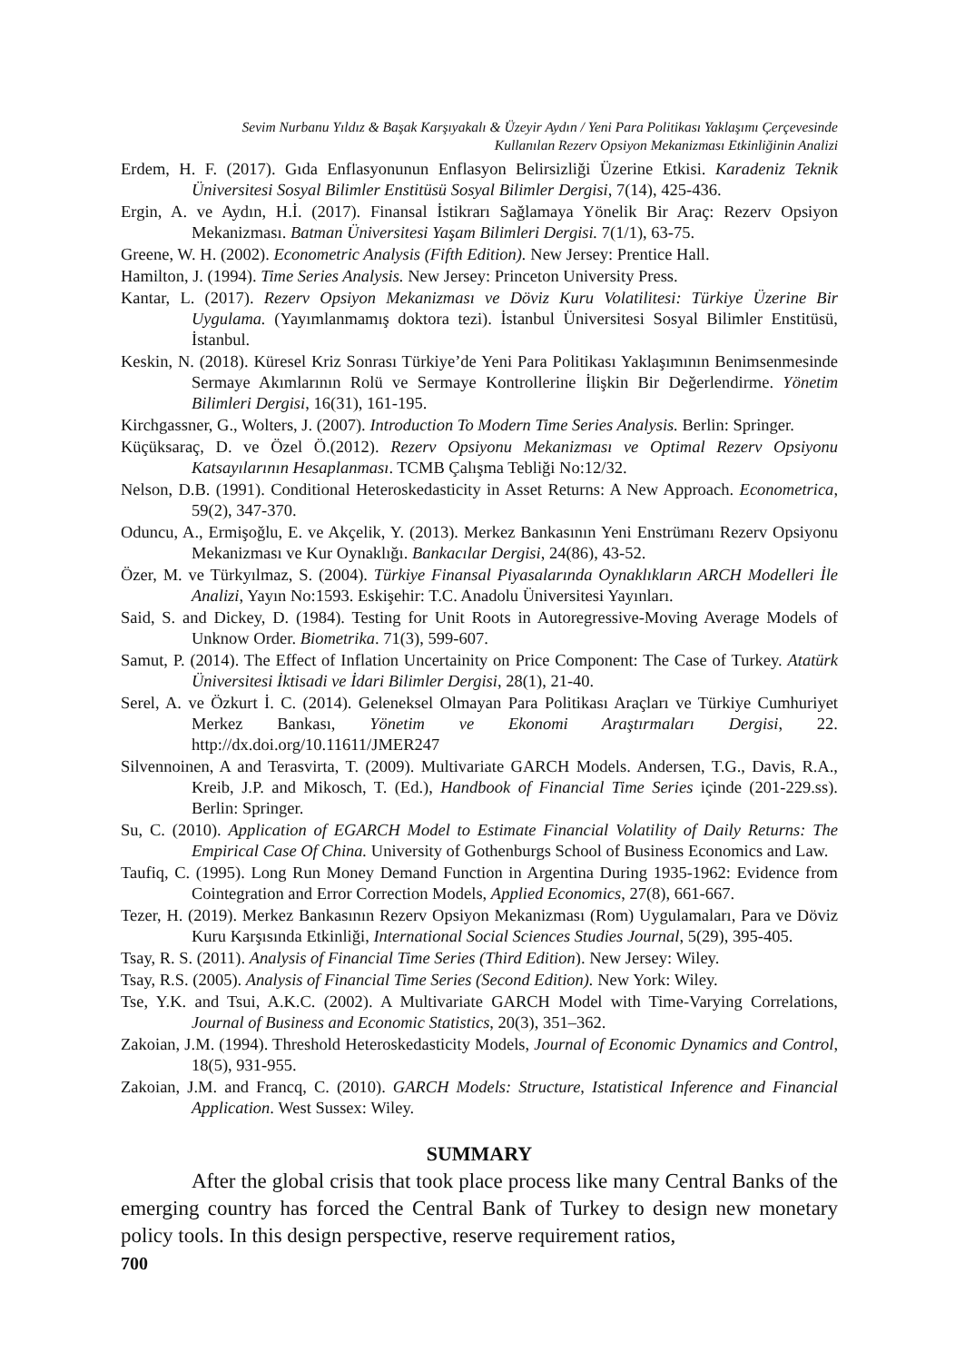Sevim Nurbanu Yıldız & Başak Karşıyakalı & Üzeyir Aydın / Yeni Para Politikası Yaklaşımı Çerçevesinde
Kullanılan Rezerv Opsiyon Mekanizması Etkinliğinin Analizi
Erdem, H. F. (2017). Gıda Enflasyonunun Enflasyon Belirsizliği Üzerine Etkisi. Karadeniz Teknik Üniversitesi Sosyal Bilimler Enstitüsü Sosyal Bilimler Dergisi, 7(14), 425-436.
Ergin, A. ve Aydın, H.İ. (2017). Finansal İstikrarı Sağlamaya Yönelik Bir Araç: Rezerv Opsiyon Mekanizması. Batman Üniversitesi Yaşam Bilimleri Dergisi. 7(1/1), 63-75.
Greene, W. H. (2002). Econometric Analysis (Fifth Edition). New Jersey: Prentice Hall.
Hamilton, J. (1994). Time Series Analysis. New Jersey: Princeton University Press.
Kantar, L. (2017). Rezerv Opsiyon Mekanizması ve Döviz Kuru Volatilitesi: Türkiye Üzerine Bir Uygulama. (Yayımlanmamış doktora tezi). İstanbul Üniversitesi Sosyal Bilimler Enstitüsü, İstanbul.
Keskin, N. (2018). Küresel Kriz Sonrası Türkiye’de Yeni Para Politikası Yaklaşımının Benimsenmesinde Sermaye Akımlarının Rolü ve Sermaye Kontrollerine İlişkin Bir Değerlendirme. Yönetim Bilimleri Dergisi, 16(31), 161-195.
Kirchgassner, G., Wolters, J. (2007). Introduction To Modern Time Series Analysis. Berlin: Springer.
Küçüksaraç, D. ve Özel Ö.(2012). Rezerv Opsiyonu Mekanizması ve Optimal Rezerv Opsiyonu Katsayılarının Hesaplanması. TCMB Çalışma Tebliği No:12/32.
Nelson, D.B. (1991). Conditional Heteroskedasticity in Asset Returns: A New Approach. Econometrica, 59(2), 347-370.
Oduncu, A., Ermişoğlu, E. ve Akçelik, Y. (2013). Merkez Bankasının Yeni Enstrümanı Rezerv Opsiyonu Mekanizması ve Kur Oynaklığı. Bankacılar Dergisi, 24(86), 43-52.
Özer, M. ve Türkyılmaz, S. (2004). Türkiye Finansal Piyasalarında Oynaklıkların ARCH Modelleri İle Analizi, Yayın No:1593. Eskişehir: T.C. Anadolu Üniversitesi Yayınları.
Said, S. and Dickey, D. (1984). Testing for Unit Roots in Autoregressive-Moving Average Models of Unknow Order. Biometrika. 71(3), 599-607.
Samut, P. (2014). The Effect of Inflation Uncertainity on Price Component: The Case of Turkey. Atatürk Üniversitesi İktisadi ve İdari Bilimler Dergisi, 28(1), 21-40.
Serel, A. ve Özkurt İ. C. (2014). Geleneksel Olmayan Para Politikası Araçları ve Türkiye Cumhuriyet Merkez Bankası, Yönetim ve Ekonomi Araştırmaları Dergisi, 22. http://dx.doi.org/10.11611/JMER247
Silvennoinen, A and Terasvirta, T. (2009). Multivariate GARCH Models. Andersen, T.G., Davis, R.A., Kreib, J.P. and Mikosch, T. (Ed.), Handbook of Financial Time Series içinde (201-229.ss). Berlin: Springer.
Su, C. (2010). Application of EGARCH Model to Estimate Financial Volatility of Daily Returns: The Empirical Case Of China. University of Gothenburgs School of Business Economics and Law.
Taufiq, C. (1995). Long Run Money Demand Function in Argentina During 1935-1962: Evidence from Cointegration and Error Correction Models, Applied Economics, 27(8), 661-667.
Tezer, H. (2019). Merkez Bankasının Rezerv Opsiyon Mekanizması (Rom) Uygulamaları, Para ve Döviz Kuru Karşısında Etkinliği, International Social Sciences Studies Journal, 5(29), 395-405.
Tsay, R. S. (2011). Analysis of Financial Time Series (Third Edition). New Jersey: Wiley.
Tsay, R.S. (2005). Analysis of Financial Time Series (Second Edition). New York: Wiley.
Tse, Y.K. and Tsui, A.K.C. (2002). A Multivariate GARCH Model with Time-Varying Correlations, Journal of Business and Economic Statistics, 20(3), 351–362.
Zakoian, J.M. (1994). Threshold Heteroskedasticity Models, Journal of Economic Dynamics and Control, 18(5), 931-955.
Zakoian, J.M. and Francq, C. (2010). GARCH Models: Structure, Istatistical Inference and Financial Application. West Sussex: Wiley.
SUMMARY
After the global crisis that took place process like many Central Banks of the emerging country has forced the Central Bank of Turkey to design new monetary policy tools. In this design perspective, reserve requirement ratios,
700